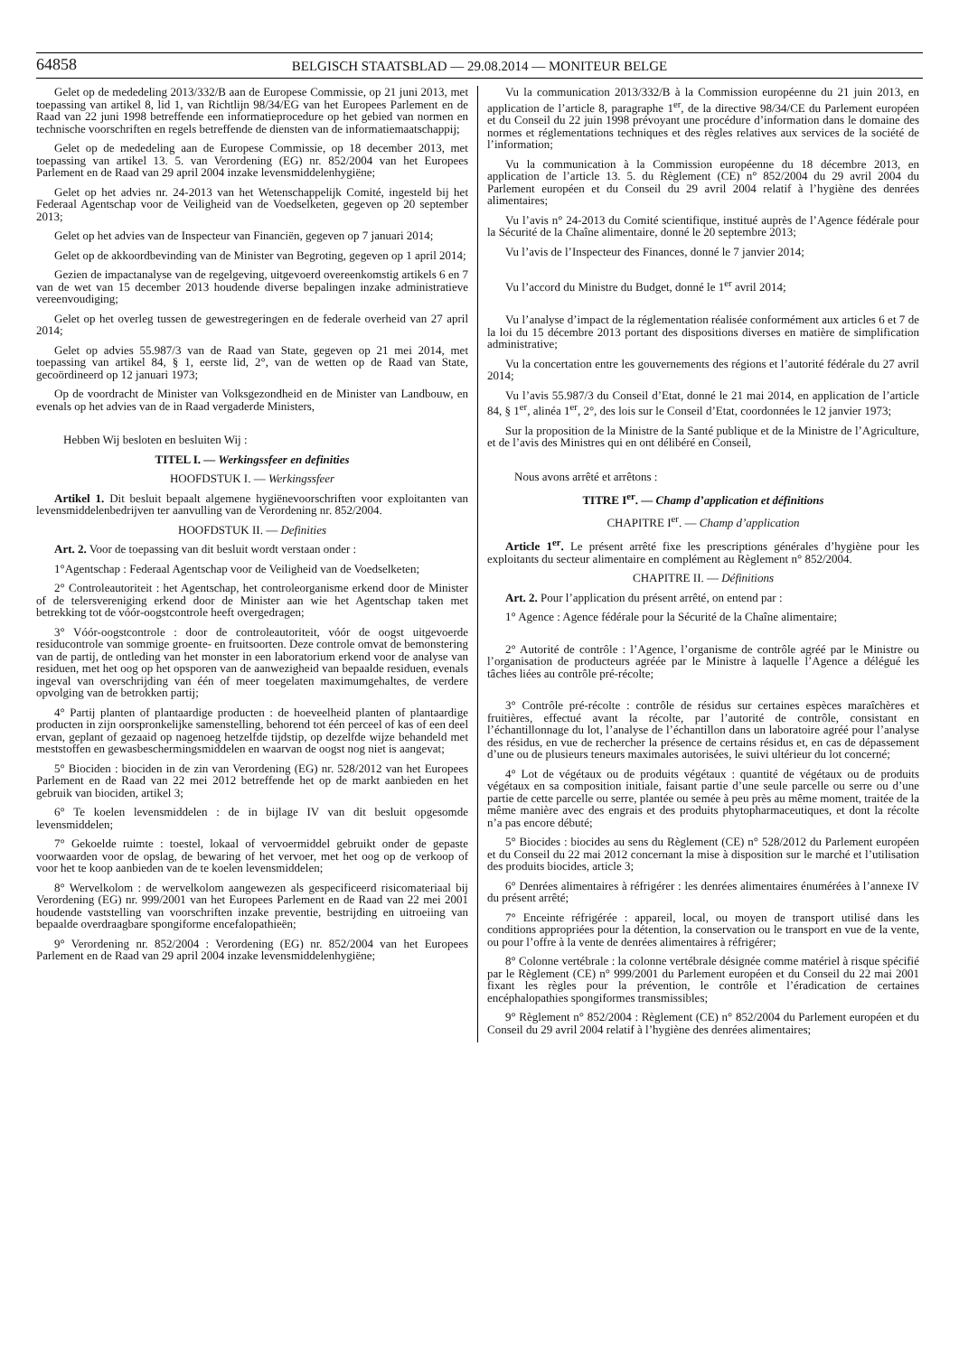64858
BELGISCH STAATSBLAD — 29.08.2014 — MONITEUR BELGE
Gelet op de mededeling 2013/332/B aan de Europese Commissie, op 21 juni 2013, met toepassing van artikel 8, lid 1, van Richtlijn 98/34/EG van het Europees Parlement en de Raad van 22 juni 1998 betreffende een informatieprocedure op het gebied van normen en technische voorschriften en regels betreffende de diensten van de informatiemaatschappij;
Gelet op de mededeling aan de Europese Commissie, op 18 december 2013, met toepassing van artikel 13. 5. van Verordening (EG) nr. 852/2004 van het Europees Parlement en de Raad van 29 april 2004 inzake levensmiddelenhygiëne;
Gelet op het advies nr. 24-2013 van het Wetenschappelijk Comité, ingesteld bij het Federaal Agentschap voor de Veiligheid van de Voedselketen, gegeven op 20 september 2013;
Gelet op het advies van de Inspecteur van Financiën, gegeven op 7 januari 2014;
Gelet op de akkoordbevinding van de Minister van Begroting, gegeven op 1 april 2014;
Gezien de impactanalyse van de regelgeving, uitgevoerd overeenkomstig artikels 6 en 7 van de wet van 15 december 2013 houdende diverse bepalingen inzake administratieve vereenvoudiging;
Gelet op het overleg tussen de gewestregeringen en de federale overheid van 27 april 2014;
Gelet op advies 55.987/3 van de Raad van State, gegeven op 21 mei 2014, met toepassing van artikel 84, § 1, eerste lid, 2°, van de wetten op de Raad van State, gecoördineerd op 12 januari 1973;
Op de voordracht de Minister van Volksgezondheid en de Minister van Landbouw, en evenals op het advies van de in Raad vergaderde Ministers,
Hebben Wij besloten en besluiten Wij :
TITEL I. — Werkingssfeer en definities
HOOFDSTUK I. — Werkingssfeer
Artikel 1. Dit besluit bepaalt algemene hygiënevoorschriften voor exploitanten van levensmiddelenbedrijven ter aanvulling van de Verordening nr. 852/2004.
HOOFDSTUK II. — Definities
Art. 2. Voor de toepassing van dit besluit wordt verstaan onder :
1°Agentschap : Federaal Agentschap voor de Veiligheid van de Voedselketen;
2° Controleautoriteit : het Agentschap, het controleorganisme erkend door de Minister of de telersvereniging erkend door de Minister aan wie het Agentschap taken met betrekking tot de vóór-oogstcontrole heeft overgedragen;
3° Vóór-oogstcontrole : door de controleautoriteit, vóór de oogst uitgevoerde residucontrole van sommige groente- en fruitsoorten. Deze controle omvat de bemonstering van de partij, de ontleding van het monster in een laboratorium erkend voor de analyse van residuen, met het oog op het opsporen van de aanwezigheid van bepaalde residuen, evenals ingeval van overschrijding van één of meer toegelaten maximumgehaltes, de verdere opvolging van de betrokken partij;
4° Partij planten of plantaardige producten : de hoeveelheid planten of plantaardige producten in zijn oorspronkelijke samenstelling, behorend tot één perceel of kas of een deel ervan, geplant of gezaaid op nagenoeg hetzelfde tijdstip, op dezelfde wijze behandeld met meststoffen en gewasbeschermingsmiddelen en waarvan de oogst nog niet is aangevat;
5° Biociden : biociden in de zin van Verordening (EG) nr. 528/2012 van het Europees Parlement en de Raad van 22 mei 2012 betreffende het op de markt aanbieden en het gebruik van biociden, artikel 3;
6° Te koelen levensmiddelen : de in bijlage IV van dit besluit opgesomde levensmiddelen;
7° Gekoelde ruimte : toestel, lokaal of vervoermiddel gebruikt onder de gepaste voorwaarden voor de opslag, de bewaring of het vervoer, met het oog op de verkoop of voor het te koop aanbieden van de te koelen levensmiddelen;
8° Wervelkolom : de wervelkolom aangewezen als gespecificeerd risicomateriaal bij Verordening (EG) nr. 999/2001 van het Europees Parlement en de Raad van 22 mei 2001 houdende vaststelling van voorschriften inzake preventie, bestrijding en uitroeiing van bepaalde overdraagbare spongiforme encefalopathieën;
9° Verordening nr. 852/2004 : Verordening (EG) nr. 852/2004 van het Europees Parlement en de Raad van 29 april 2004 inzake levensmiddelenhygiëne;
Vu la communication 2013/332/B à la Commission européenne du 21 juin 2013, en application de l’article 8, paragraphe 1<sup>er</sup>, de la directive 98/34/CE du Parlement européen et du Conseil du 22 juin 1998 prévoyant une procédure d’information dans le domaine des normes et réglementations techniques et des règles relatives aux services de la société de l’information;
Vu la communication à la Commission européenne du 18 décembre 2013, en application de l’article 13. 5. du Règlement (CE) n° 852/2004 du 29 avril 2004 du Parlement européen et du Conseil du 29 avril 2004 relatif à l’hygiène des denrées alimentaires;
Vu l’avis n° 24-2013 du Comité scientifique, institué auprès de l’Agence fédérale pour la Sécurité de la Chaîne alimentaire, donné le 20 septembre 2013;
Vu l’avis de l’Inspecteur des Finances, donné le 7 janvier 2014;
Vu l’accord du Ministre du Budget, donné le 1<sup>er</sup> avril 2014;
Vu l’analyse d’impact de la réglementation réalisée conformément aux articles 6 et 7 de la loi du 15 décembre 2013 portant des dispositions diverses en matière de simplification administrative;
Vu la concertation entre les gouvernements des régions et l’autorité fédérale du 27 avril 2014;
Vu l’avis 55.987/3 du Conseil d’Etat, donné le 21 mai 2014, en application de l’article 84, § 1<sup>er</sup>, alinéa 1<sup>er</sup>, 2°, des lois sur le Conseil d’Etat, coordonnées le 12 janvier 1973;
Sur la proposition de la Ministre de la Santé publique et de la Ministre de l’Agriculture, et de l’avis des Ministres qui en ont délibéré en Conseil,
Nous avons arrêté et arrêtons :
TITRE I<sup>er</sup>. — Champ d’application et définitions
CHAPITRE I<sup>er</sup>. — Champ d’application
Article 1<sup>er</sup>. Le présent arrêté fixe les prescriptions générales d’hygiène pour les exploitants du secteur alimentaire en complément au Règlement n° 852/2004.
CHAPITRE II. — Définitions
Art. 2. Pour l’application du présent arrêté, on entend par :
1° Agence : Agence fédérale pour la Sécurité de la Chaîne alimentaire;
2° Autorité de contrôle : l’Agence, l’organisme de contrôle agréé par le Ministre ou l’organisation de producteurs agréée par le Ministre à laquelle l’Agence a délégué les tâches liées au contrôle pré-récolte;
3° Contrôle pré-récolte : contrôle de résidus sur certaines espèces maraîchères et fruitières, effectué avant la récolte, par l’autorité de contrôle, consistant en l’échantillonnage du lot, l’analyse de l’échantillon dans un laboratoire agréé pour l’analyse des résidus, en vue de rechercher la présence de certains résidus et, en cas de dépassement d’une ou de plusieurs teneurs maximales autorisées, le suivi ultérieur du lot concerné;
4° Lot de végétaux ou de produits végétaux : quantité de végétaux ou de produits végétaux en sa composition initiale, faisant partie d’une seule parcelle ou serre ou d’une partie de cette parcelle ou serre, plantée ou semée à peu près au même moment, traitée de la même manière avec des engrais et des produits phytopharmaceutiques, et dont la récolte n’a pas encore débuté;
5° Biocides : biocides au sens du Règlement (CE) n° 528/2012 du Parlement européen et du Conseil du 22 mai 2012 concernant la mise à disposition sur le marché et l’utilisation des produits biocides, article 3;
6° Denrées alimentaires à réfrigérer : les denrées alimentaires énumérées à l’annexe IV du présent arrêté;
7° Enceinte réfrigérée : appareil, local, ou moyen de transport utilisé dans les conditions appropriées pour la détention, la conservation ou le transport en vue de la vente, ou pour l’offre à la vente de denrées alimentaires à réfrigérer;
8° Colonne vertébrale : la colonne vertébrale désignée comme matériel à risque spécifié par le Règlement (CE) n° 999/2001 du Parlement européen et du Conseil du 22 mai 2001 fixant les règles pour la prévention, le contrôle et l’éradication de certaines encéphalopathies spongiformes transmissibles;
9° Règlement n° 852/2004 : Règlement (CE) n° 852/2004 du Parlement européen et du Conseil du 29 avril 2004 relatif à l’hygiène des denrées alimentaires;